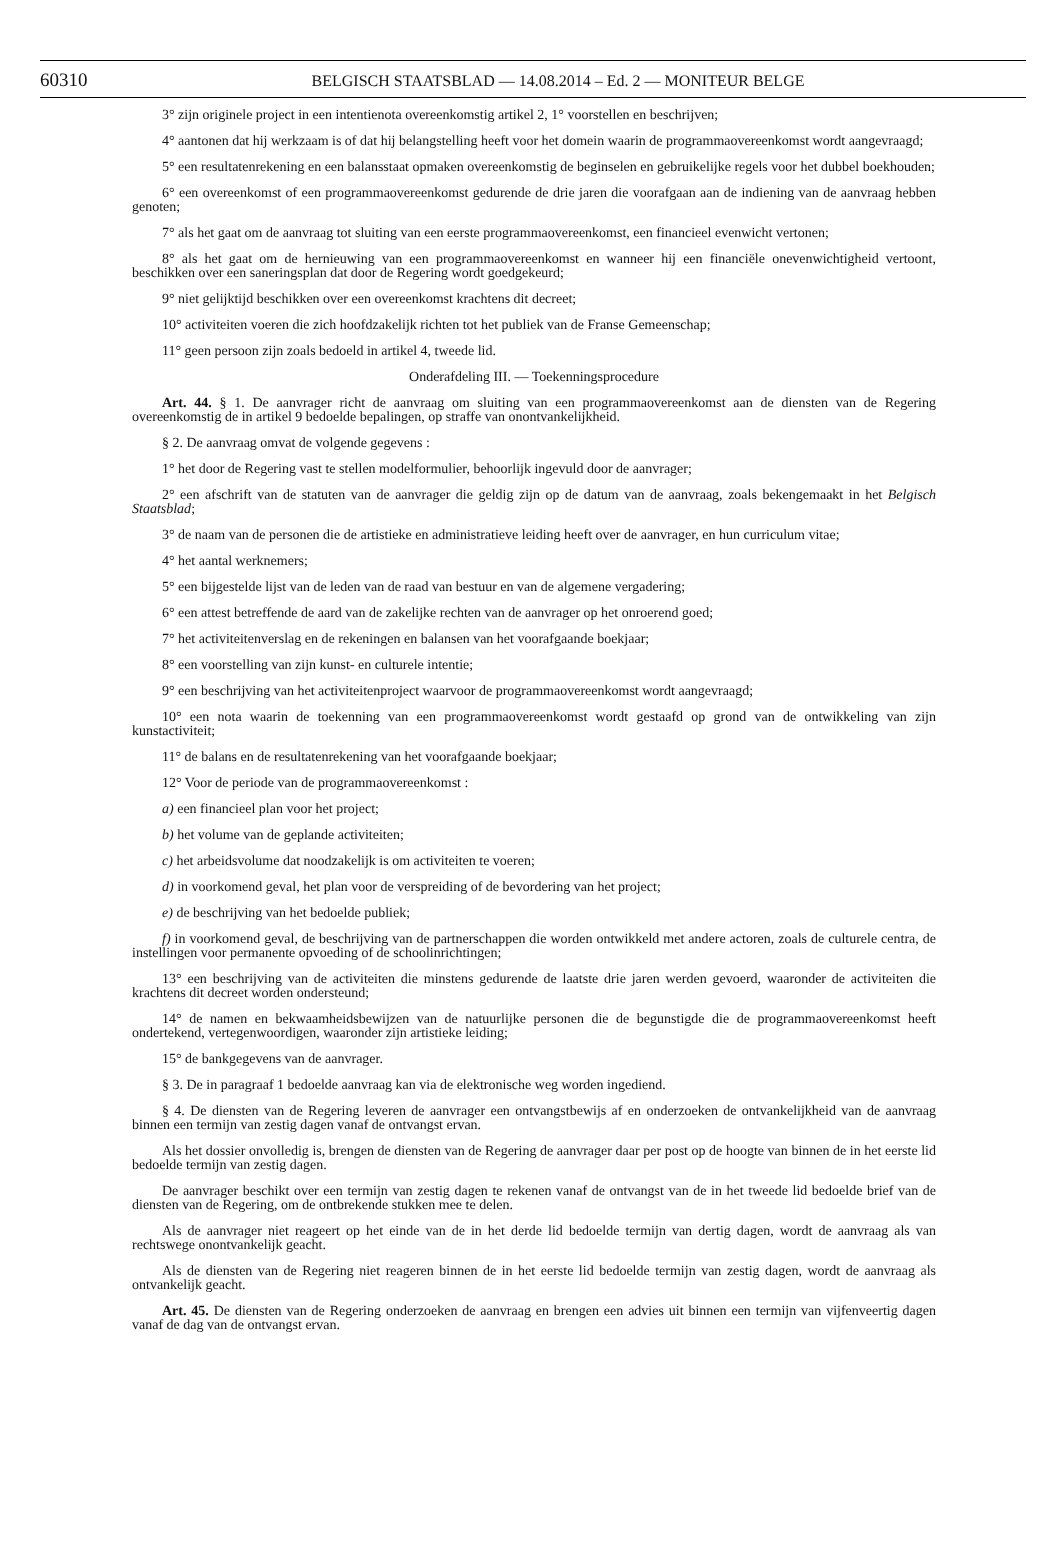60310 BELGISCH STAATSBLAD — 14.08.2014 – Ed. 2 — MONITEUR BELGE
3° zijn originele project in een intentienota overeenkomstig artikel 2, 1° voorstellen en beschrijven;
4° aantonen dat hij werkzaam is of dat hij belangstelling heeft voor het domein waarin de programmaovereen­komst wordt aangevraagd;
5° een resultatenrekening en een balansstaat opmaken overeenkomstig de beginselen en gebruikelijke regels voor het dubbel boekhouden;
6° een overeenkomst of een programmaovereenkomst gedurende de drie jaren die voorafgaan aan de indiening van de aanvraag hebben genoten;
7° als het gaat om de aanvraag tot sluiting van een eerste programmaovereenkomst, een financieel evenwicht vertonen;
8° als het gaat om de hernieuwing van een programmaovereenkomst en wanneer hij een financiële onevenwichtigheid vertoont, beschikken over een saneringsplan dat door de Regering wordt goedgekeurd;
9° niet gelijktijd beschikken over een overeenkomst krachtens dit decreet;
10° activiteiten voeren die zich hoofdzakelijk richten tot het publiek van de Franse Gemeenschap;
11° geen persoon zijn zoals bedoeld in artikel 4, tweede lid.
Onderafdeling III. — Toekenningsprocedure
Art. 44. § 1. De aanvrager richt de aanvraag om sluiting van een programmaovereenkomst aan de diensten van de Regering overeenkomstig de in artikel 9 bedoelde bepalingen, op straffe van onontvankelijkheid.
§ 2. De aanvraag omvat de volgende gegevens :
1° het door de Regering vast te stellen modelformulier, behoorlijk ingevuld door de aanvrager;
2° een afschrift van de statuten van de aanvrager die geldig zijn op de datum van de aanvraag, zoals bekengemaakt in het Belgisch Staatsblad;
3° de naam van de personen die de artistieke en administratieve leiding heeft over de aanvrager, en hun curriculum vitae;
4° het aantal werknemers;
5° een bijgestelde lijst van de leden van de raad van bestuur en van de algemene vergadering;
6° een attest betreffende de aard van de zakelijke rechten van de aanvrager op het onroerend goed;
7° het activiteitenverslag en de rekeningen en balansen van het voorafgaande boekjaar;
8° een voorstelling van zijn kunst- en culturele intentie;
9° een beschrijving van het activiteitenproject waarvoor de programmaovereenkomst wordt aangevraagd;
10° een nota waarin de toekenning van een programmaovereenkomst wordt gestaafd op grond van de ontwikkeling van zijn kunstactiviteit;
11° de balans en de resultatenrekening van het voorafgaande boekjaar;
12° Voor de periode van de programmaovereenkomst :
a) een financieel plan voor het project;
b) het volume van de geplande activiteiten;
c) het arbeidsvolume dat noodzakelijk is om activiteiten te voeren;
d) in voorkomend geval, het plan voor de verspreiding of de bevordering van het project;
e) de beschrijving van het bedoelde publiek;
f) in voorkomend geval, de beschrijving van de partnerschappen die worden ontwikkeld met andere actoren, zoals de culturele centra, de instellingen voor permanente opvoeding of de schoolinrichtingen;
13° een beschrijving van de activiteiten die minstens gedurende de laatste drie jaren werden gevoerd, waaronder de activiteiten die krachtens dit decreet worden ondersteund;
14° de namen en bekwaamheidsbewijzen van de natuurlijke personen die de begunstigde die de programma­overeenkomst heeft ondertekend, vertegenwoordigen, waaronder zijn artistieke leiding;
15° de bankgegevens van de aanvrager.
§ 3. De in paragraaf 1 bedoelde aanvraag kan via de elektronische weg worden ingediend.
§ 4. De diensten van de Regering leveren de aanvrager een ontvangstbewijs af en onderzoeken de ontvankelijkheid van de aanvraag binnen een termijn van zestig dagen vanaf de ontvangst ervan.
Als het dossier onvolledig is, brengen de diensten van de Regering de aanvrager daar per post op de hoogte van binnen de in het eerste lid bedoelde termijn van zestig dagen.
De aanvrager beschikt over een termijn van zestig dagen te rekenen vanaf de ontvangst van de in het tweede lid bedoelde brief van de diensten van de Regering, om de ontbrekende stukken mee te delen.
Als de aanvrager niet reageert op het einde van de in het derde lid bedoelde termijn van dertig dagen, wordt de aanvraag als van rechtswege onontvankelijk geacht.
Als de diensten van de Regering niet reageren binnen de in het eerste lid bedoelde termijn van zestig dagen, wordt de aanvraag als ontvankelijk geacht.
Art. 45. De diensten van de Regering onderzoeken de aanvraag en brengen een advies uit binnen een termijn van vijfenveertig dagen vanaf de dag van de ontvangst ervan.